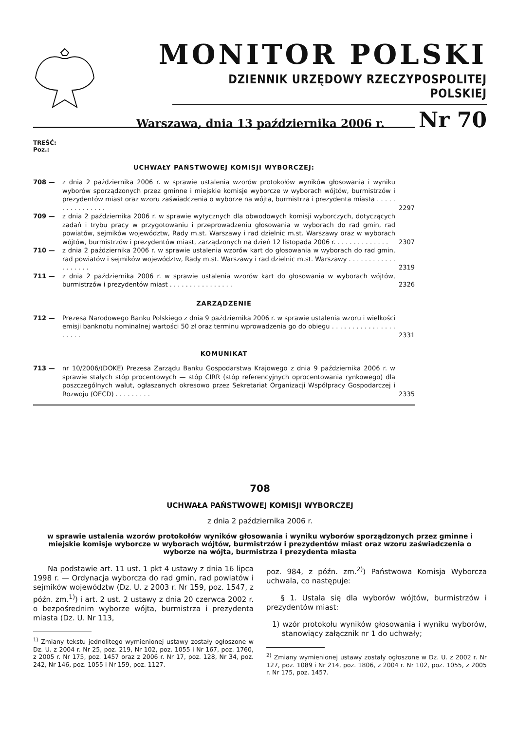MONITOR POLSKI
DZIENNIK URZĘDOWY RZECZYPOSPOLITEJ POLSKIEJ
Warszawa, dnia 13 października 2006 r. Nr 70
TREŚĆ:
Poz.:
UCHWAŁY PAŃSTWOWEJ KOMISJI WYBORCZEJ:
708 — z dnia 2 października 2006 r. w sprawie ustalenia wzorów protokołów wyników głosowania i wyniku wyborów sporządzonych przez gminne i miejskie komisje wyborcze w wyborach wójtów, burmistrzów i prezydentów miast oraz wzoru zaświadczenia o wyborze na wójta, burmistrza i prezydenta miasta . . . . . . . . . . . . . . . . 2297
709 — z dnia 2 października 2006 r. w sprawie wytycznych dla obwodowych komisji wyborczych, dotyczących zadań i trybu pracy w przygotowaniu i przeprowadzeniu głosowania w wyborach do rad gmin, rad powiatów, sejmików województw, Rady m.st. Warszawy i rad dzielnic m.st. Warszawy oraz w wyborach wójtów, burmistrzów i prezydentów miast, zarządzonych na dzień 12 listopada 2006 r. . . . . . . . . . . . . . 2307
710 — z dnia 2 października 2006 r. w sprawie ustalenia wzorów kart do głosowania w wyborach do rad gmin, rad powiatów i sejmików województw, Rady m.st. Warszawy i rad dzielnic m.st. Warszawy . . . . . . . . . . . . . . . . . . . 2319
711 — z dnia 2 października 2006 r. w sprawie ustalenia wzorów kart do głosowania w wyborach wójtów, burmistrzów i prezydentów miast . . . . . . . . . . . . . . . . 2326
ZARZĄDZENIE
712 — Prezesa Narodowego Banku Polskiego z dnia 9 października 2006 r. w sprawie ustalenia wzoru i wielkości emisji banknotu nominalnej wartości 50 zł oraz terminu wprowadzenia go do obiegu . . . . . . . . . . . . . . . . . . . . . 2331
KOMUNIKAT
713 — nr 10/2006/(DOKE) Prezesa Zarządu Banku Gospodarstwa Krajowego z dnia 9 października 2006 r. w sprawie stałych stóp procentowych — stóp CIRR (stóp referencyjnych oprocentowania rynkowego) dla poszczególnych walut, ogłaszanych okresowo przez Sekretariat Organizacji Współpracy Gospodarczej i Rozwoju (OECD) . . . . . . . . . 2335
708
UCHWAŁA PAŃSTWOWEJ KOMISJI WYBORCZEJ
z dnia 2 października 2006 r.
w sprawie ustalenia wzorów protokołów wyników głosowania i wyniku wyborów sporządzonych przez gminne i miejskie komisje wyborcze w wyborach wójtów, burmistrzów i prezydentów miast oraz wzoru zaświadczenia o wyborze na wójta, burmistrza i prezydenta miasta
Na podstawie art. 11 ust. 1 pkt 4 ustawy z dnia 16 lipca 1998 r. — Ordynacja wyborcza do rad gmin, rad powiatów i sejmików województw (Dz. U. z 2003 r. Nr 159, poz. 1547, z późn. zm.<sup>1)</sup>) i art. 2 ust. 2 ustawy z dnia 20 czerwca 2002 r. o bezpośrednim wyborze wójta, burmistrza i prezydenta miasta (Dz. U. Nr 113,
<sup>1)</sup> Zmiany tekstu jednolitego wymienionej ustawy zostały ogłoszone w Dz. U. z 2004 r. Nr 25, poz. 219, Nr 102, poz. 1055 i Nr 167, poz. 1760, z 2005 r. Nr 175, poz. 1457 oraz z 2006 r. Nr 17, poz. 128, Nr 34, poz. 242, Nr 146, poz. 1055 i Nr 159, poz. 1127.
poz. 984, z późn. zm.<sup>2)</sup>) Państwowa Komisja Wyborcza uchwala, co następuje:
§ 1. Ustala się dla wyborów wójtów, burmistrzów i prezydentów miast:
1) wzór protokołu wyników głosowania i wyniku wyborów, stanowiący załącznik nr 1 do uchwały;
<sup>2)</sup> Zmiany wymienionej ustawy zostały ogłoszone w Dz. U. z 2002 r. Nr 127, poz. 1089 i Nr 214, poz. 1806, z 2004 r. Nr 102, poz. 1055, z 2005 r. Nr 175, poz. 1457.